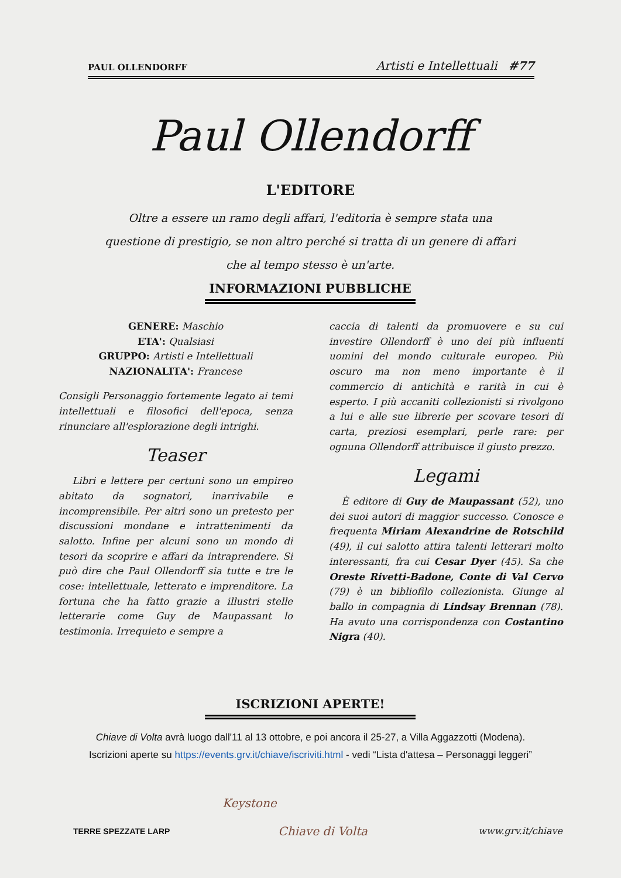PAUL OLLENDORFF Artisti e Intellettuali #77
Paul Ollendorff
L'EDITORE
Oltre a essere un ramo degli affari, l'editoria è sempre stata una questione di prestigio, se non altro perché si tratta di un genere di affari che al tempo stesso è un'arte.
INFORMAZIONI PUBBLICHE
GENERE: Maschio
ETA': Qualsiasi
GRUPPO: Artisti e Intellettuali
NAZIONALITA': Francese
Consigli Personaggio fortemente legato ai temi intellettuali e filosofici dell'epoca, senza rinunciare all'esplorazione degli intrighi.
Teaser
Libri e lettere per certuni sono un empireo abitato da sognatori, inarrivabile e incomprensibile. Per altri sono un pretesto per discussioni mondane e intrattenimenti da salotto. Infine per alcuni sono un mondo di tesori da scoprire e affari da intraprendere. Si può dire che Paul Ollendorff sia tutte e tre le cose: intellettuale, letterato e imprenditore. La fortuna che ha fatto grazie a illustri stelle letterarie come Guy de Maupassant lo testimonia. Irrequieto e sempre a
caccia di talenti da promuovere e su cui investire Ollendorff è uno dei più influenti uomini del mondo culturale europeo. Più oscuro ma non meno importante è il commercio di antichità e rarità in cui è esperto. I più accaniti collezionisti si rivolgono a lui e alle sue librerie per scovare tesori di carta, preziosi esemplari, perle rare: per ognuna Ollendorff attribuisce il giusto prezzo.
Legami
È editore di Guy de Maupassant (52), uno dei suoi autori di maggior successo. Conosce e frequenta Miriam Alexandrine de Rotschild (49), il cui salotto attira talenti letterari molto interessanti, fra cui Cesar Dyer (45). Sa che Oreste Rivetti-Badone, Conte di Val Cervo (79) è un bibliofilo collezionista. Giunge al ballo in compagnia di Lindsay Brennan (78). Ha avuto una corrispondenza con Costantino Nigra (40).
ISCRIZIONI APERTE!
Chiave di Volta avrà luogo dall'11 al 13 ottobre, e poi ancora il 25-27, a Villa Aggazzotti (Modena).
Iscrizioni aperte su https://events.grv.it/chiave/iscriviti.html - vedi “Lista d'attesa – Personaggi leggeri”
Keystone
Chiave di Volta
TERRE SPEZZATE LARP www.grv.it/chiave